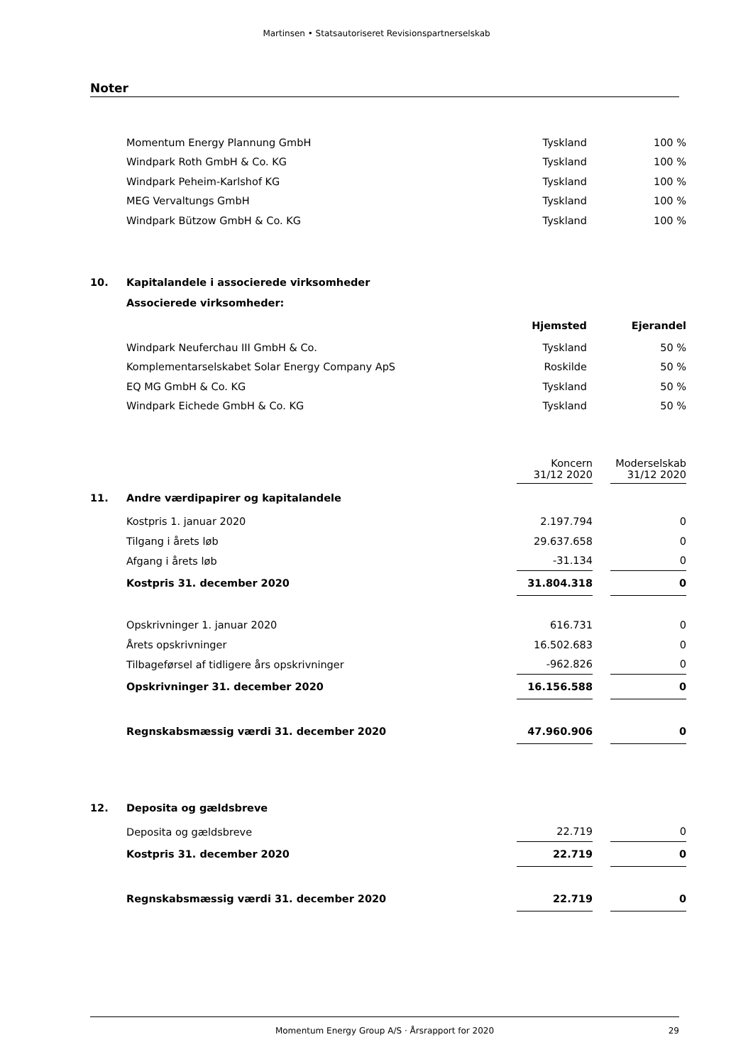Martinsen • Statsautoriseret Revisionspartnerselskab
Noter
| | Momentum Energy Plannung GmbH | Tyskland | 100 % |
| | Windpark Roth GmbH & Co. KG | Tyskland | 100 % |
| | Windpark Peheim-Karlshof KG | Tyskland | 100 % |
| | MEG Vervaltungs GmbH | Tyskland | 100 % |
| | Windpark Bützow GmbH & Co. KG | Tyskland | 100 % |
| 10. | Kapitalandele i associerede virksomheder | | |
| | Associerede virksomheder: | | |
| | | Hjemsted | Ejerandel |
| | Windpark Neuferchau III GmbH & Co. | Tyskland | 50 % |
| | Komplementarselskabet Solar Energy Company ApS | Roskilde | 50 % |
| | EQ MG GmbH & Co. KG | Tyskland | 50 % |
| | Windpark Eichede GmbH & Co. KG | Tyskland | 50 % |
| | | Koncern 31/12 2020 | | Moderselskab 31/12 2020 |
| 11. | Andre værdipapirer og kapitalandele | | | |
| | Kostpris 1. januar 2020 | 2.197.794 | | 0 |
| | Tilgang i årets løb | 29.637.658 | | 0 |
| | Afgang i årets løb | -31.134 | | 0 |
| | Kostpris 31. december 2020 | 31.804.318 | | 0 |
| | Opskrivninger 1. januar 2020 | 616.731 | | 0 |
| | Årets opskrivninger | 16.502.683 | | 0 |
| | Tilbageførsel af tidligere års opskrivninger | -962.826 | | 0 |
| | Opskrivninger 31. december 2020 | 16.156.588 | | 0 |
| | Regnskabsmæssig værdi 31. december 2020 | 47.960.906 | | 0 |
| 12. | Deposita og gældsbreve | | | |
| | Deposita og gældsbreve | 22.719 | | 0 |
| | Kostpris 31. december 2020 | 22.719 | | 0 |
| | Regnskabsmæssig værdi 31. december 2020 | 22.719 | | 0 |
Momentum Energy Group A/S · Årsrapport for 2020 29